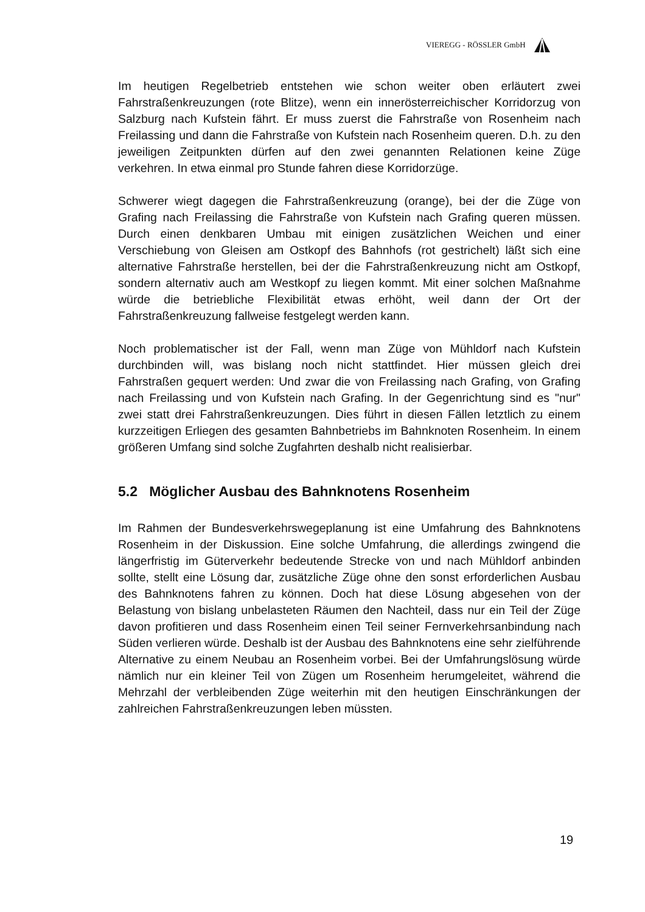VIEREGG - RÖSSLER GmbH
Im heutigen Regelbetrieb entstehen wie schon weiter oben erläutert zwei Fahrstraßenkreuzungen (rote Blitze), wenn ein innerösterreichischer Korridorzug von Salzburg nach Kufstein fährt. Er muss zuerst die Fahrstraße von Rosenheim nach Freilassing und dann die Fahrstraße von Kufstein nach Rosenheim queren. D.h. zu den jeweiligen Zeitpunkten dürfen auf den zwei genannten Relationen keine Züge verkehren. In etwa einmal pro Stunde fahren diese Korridorzüge.
Schwerer wiegt dagegen die Fahrstraßenkreuzung (orange), bei der die Züge von Grafing nach Freilassing die Fahrstraße von Kufstein nach Grafing queren müssen. Durch einen denkbaren Umbau mit einigen zusätzlichen Weichen und einer Verschiebung von Gleisen am Ostkopf des Bahnhofs (rot gestrichelt) läßt sich eine alternative Fahrstraße herstellen, bei der die Fahrstraßenkreuzung nicht am Ostkopf, sondern alternativ auch am Westkopf zu liegen kommt. Mit einer solchen Maßnahme würde die betriebliche Flexibilität etwas erhöht, weil dann der Ort der Fahrstraßenkreuzung fallweise festgelegt werden kann.
Noch problematischer ist der Fall, wenn man Züge von Mühldorf nach Kufstein durchbinden will, was bislang noch nicht stattfindet. Hier müssen gleich drei Fahrstraßen gequert werden: Und zwar die von Freilassing nach Grafing, von Grafing nach Freilassing und von Kufstein nach Grafing. In der Gegenrichtung sind es "nur" zwei statt drei Fahrstraßenkreuzungen. Dies führt in diesen Fällen letztlich zu einem kurzzeitigen Erliegen des gesamten Bahnbetriebs im Bahnknoten Rosenheim. In einem größeren Umfang sind solche Zugfahrten deshalb nicht realisierbar.
5.2 Möglicher Ausbau des Bahnknotens Rosenheim
Im Rahmen der Bundesverkehrswegeplanung ist eine Umfahrung des Bahnknotens Rosenheim in der Diskussion. Eine solche Umfahrung, die allerdings zwingend die längerfristig im Güterverkehr bedeutende Strecke von und nach Mühldorf anbinden sollte, stellt eine Lösung dar, zusätzliche Züge ohne den sonst erforderlichen Ausbau des Bahnknotens fahren zu können. Doch hat diese Lösung abgesehen von der Belastung von bislang unbelasteten Räumen den Nachteil, dass nur ein Teil der Züge davon profitieren und dass Rosenheim einen Teil seiner Fernverkehrsanbindung nach Süden verlieren würde. Deshalb ist der Ausbau des Bahnknotens eine sehr zielführende Alternative zu einem Neubau an Rosenheim vorbei. Bei der Umfahrungslösung würde nämlich nur ein kleiner Teil von Zügen um Rosenheim herumgeleitet, während die Mehrzahl der verbleibenden Züge weiterhin mit den heutigen Einschränkungen der zahlreichen Fahrstraßenkreuzungen leben müssten.
19